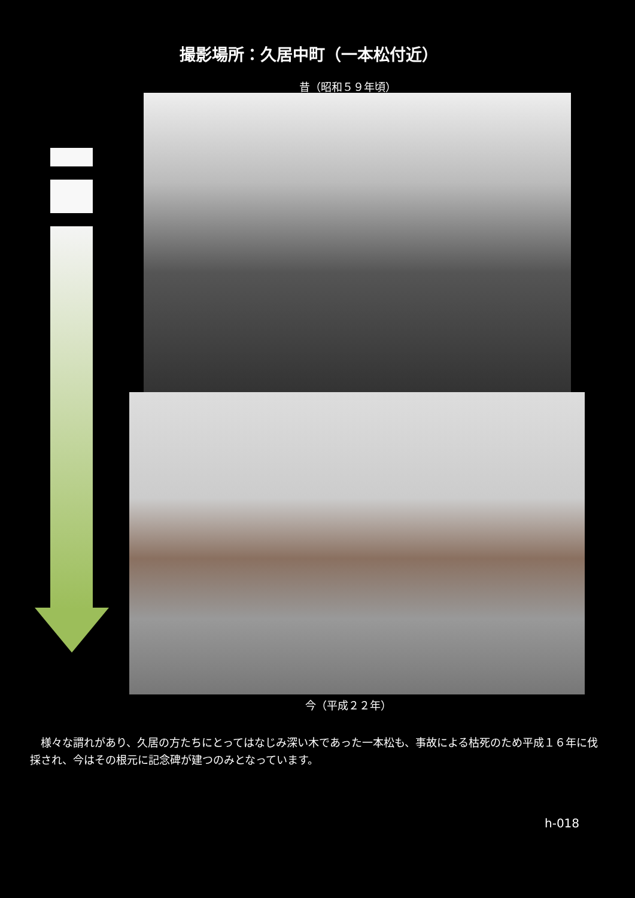撮影場所：久居中町（一本松付近）
昔（昭和５９年頃）
今（平成２２年）
様々な謂れがあり、久居の方たちにとってはなじみ深い木であった一本松も、事故による枯死のため平成１６年に伐採され、今はその根元に記念碑が建つのみとなっています。
h-018